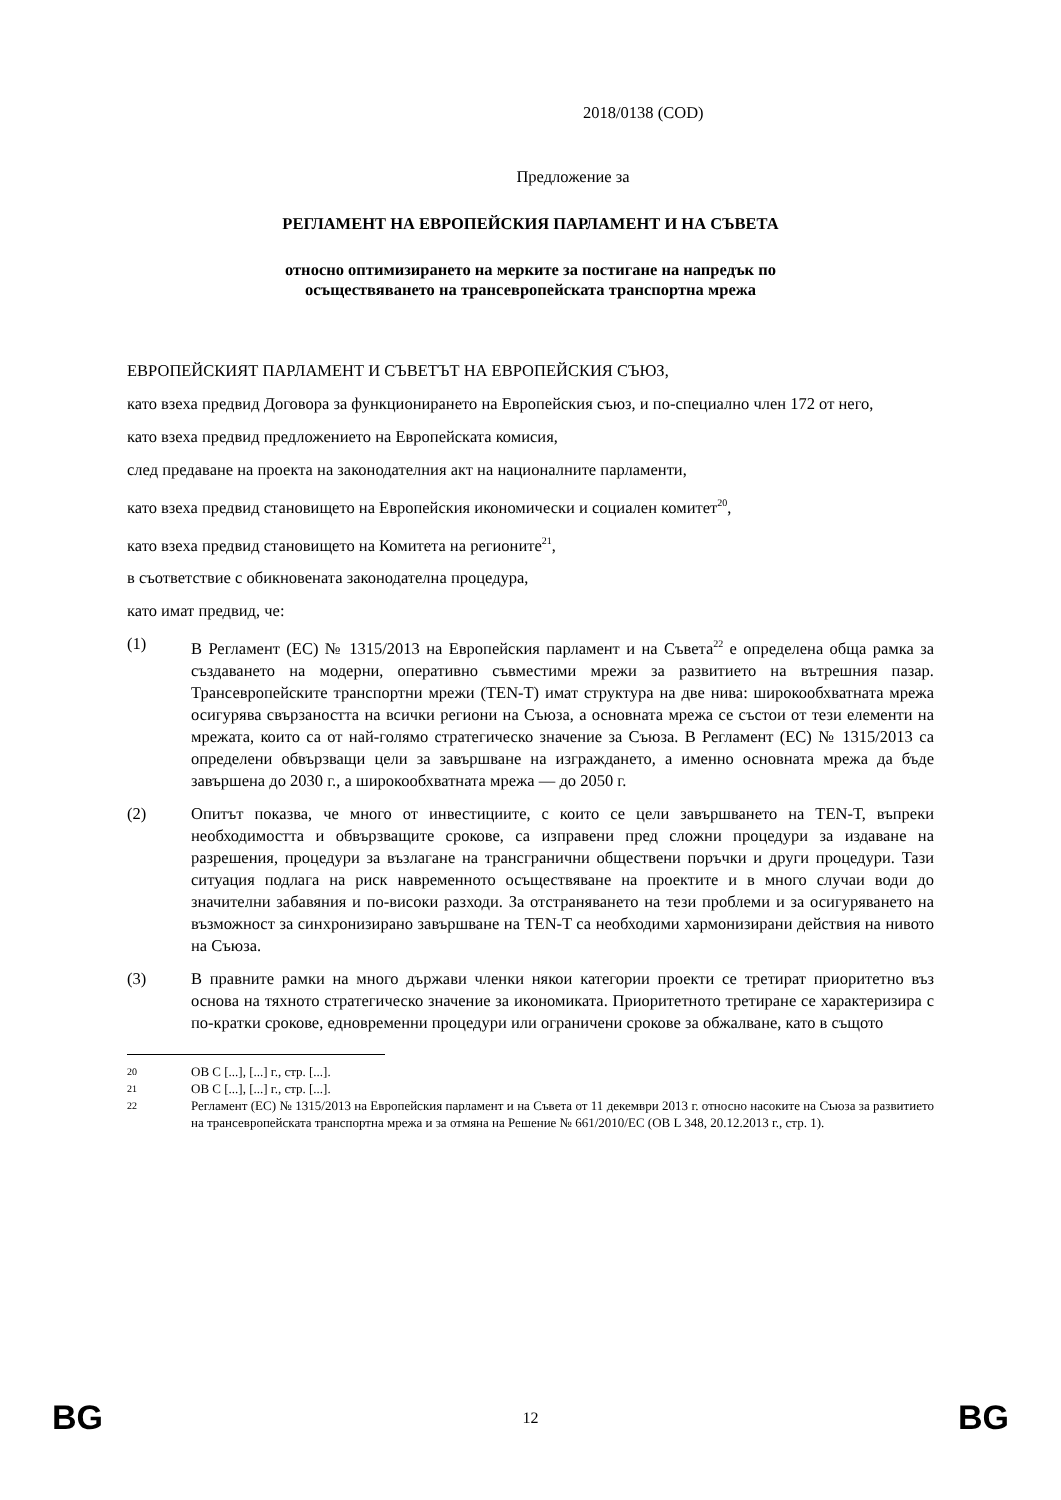2018/0138 (COD)
Предложение за
РЕГЛАМЕНТ НА ЕВРОПЕЙСКИЯ ПАРЛАМЕНТ И НА СЪВЕТА
относно оптимизирането на мерките за постигане на напредък по
осъществяването на трансевропейската транспортна мрежа
ЕВРОПЕЙСКИЯТ ПАРЛАМЕНТ И СЪВЕТЪТ НА ЕВРОПЕЙСКИЯ СЪЮЗ,
като взеха предвид Договора за функционирането на Европейския съюз, и по-специално член 172 от него,
като взеха предвид предложението на Европейската комисия,
след предаване на проекта на законодателния акт на националните парламенти,
като взеха предвид становището на Европейския икономически и социален комитет<sup>20</sup>,
като взеха предвид становището на Комитета на регионите<sup>21</sup>,
в съответствие с обикновената законодателна процедура,
като имат предвид, че:
(1) В Регламент (ЕС) № 1315/2013 на Европейския парламент и на Съвета<sup>22</sup> е определена обща рамка за създаването на модерни, оперативно съвместими мрежи за развитието на вътрешния пазар. Трансевропейските транспортни мрежи (TEN-T) имат структура на две нива: широкообхватната мрежа осигурява свързаността на всички региони на Съюза, а основната мрежа се състои от тези елементи на мрежата, които са от най-голямо стратегическо значение за Съюза. В Регламент (ЕС) № 1315/2013 са определени обвързващи цели за завършване на изграждането, а именно основната мрежа да бъде завършена до 2030 г., а широкообхватната мрежа — до 2050 г.
(2) Опитът показва, че много от инвестициите, с които се цели завършването на TEN-T, въпреки необходимостта и обвързващите срокове, са изправени пред сложни процедури за издаване на разрешения, процедури за възлагане на трансгранични обществени поръчки и други процедури. Тази ситуация подлага на риск навременното осъществяване на проектите и в много случаи води до значителни забавяния и по-високи разходи. За отстраняването на тези проблеми и за осигуряването на възможност за синхронизирано завършване на TEN-T са необходими хармонизирани действия на нивото на Съюза.
(3) В правните рамки на много държави членки някои категории проекти се третират приоритетно въз основа на тяхното стратегическо значение за икономиката. Приоритетното третиране се характеризира с по-кратки срокове, едновременни процедури или ограничени срокове за обжалване, като в същото
20 ОВ C [...], [...] г., стр. [...].
21 ОВ C [...], [...] г., стр. [...].
22 Регламент (ЕС) № 1315/2013 на Европейския парламент и на Съвета от 11 декември 2013 г. относно насоките на Съюза за развитието на трансевропейската транспортна мрежа и за отмяна на Решение № 661/2010/ЕС (ОВ L 348, 20.12.2013 г., стр. 1).
BG 12 BG